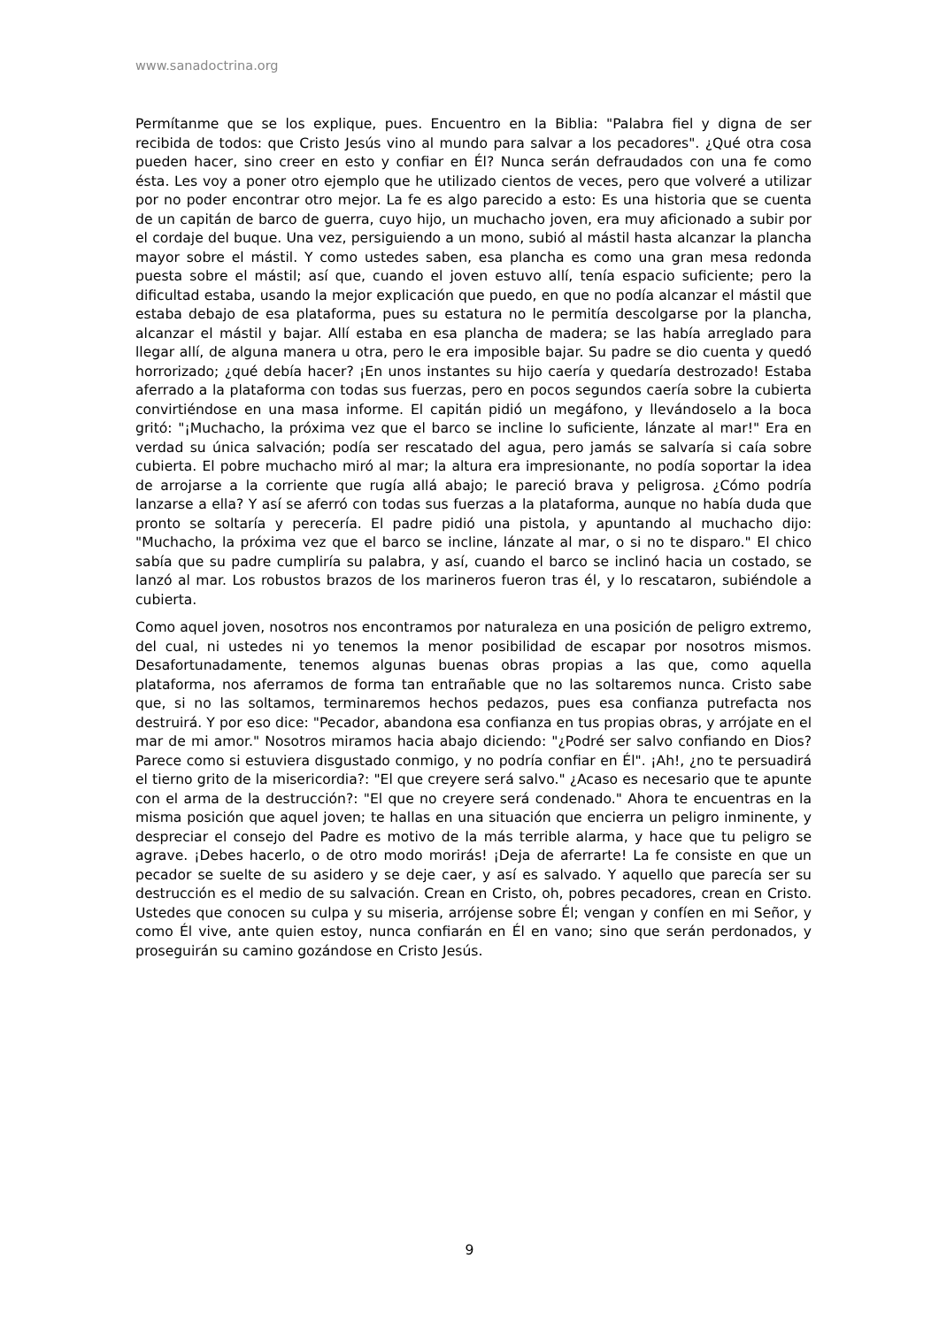www.sanadoctrina.org
Permítanme que se los explique, pues. Encuentro en la Biblia: "Palabra fiel y digna de ser recibida de todos: que Cristo Jesús vino al mundo para salvar a los pecadores". ¿Qué otra cosa pueden hacer, sino creer en esto y confiar en Él? Nunca serán defraudados con una fe como ésta. Les voy a poner otro ejemplo que he utilizado cientos de veces, pero que volveré a utilizar por no poder encontrar otro mejor. La fe es algo parecido a esto: Es una historia que se cuenta de un capitán de barco de guerra, cuyo hijo, un muchacho joven, era muy aficionado a subir por el cordaje del buque. Una vez, persiguiendo a un mono, subió al mástil hasta alcanzar la plancha mayor sobre el mástil. Y como ustedes saben, esa plancha es como una gran mesa redonda puesta sobre el mástil; así que, cuando el joven estuvo allí, tenía espacio suficiente; pero la dificultad estaba, usando la mejor explicación que puedo, en que no podía alcanzar el mástil que estaba debajo de esa plataforma, pues su estatura no le permitía descolgarse por la plancha, alcanzar el mástil y bajar. Allí estaba en esa plancha de madera; se las había arreglado para llegar allí, de alguna manera u otra, pero le era imposible bajar. Su padre se dio cuenta y quedó horrorizado; ¿qué debía hacer? ¡En unos instantes su hijo caería y quedaría destrozado! Estaba aferrado a la plataforma con todas sus fuerzas, pero en pocos segundos caería sobre la cubierta convirtiéndose en una masa informe. El capitán pidió un megáfono, y llevándoselo a la boca gritó: "¡Muchacho, la próxima vez que el barco se incline lo suficiente, lánzate al mar!" Era en verdad su única salvación; podía ser rescatado del agua, pero jamás se salvaría si caía sobre cubierta. El pobre muchacho miró al mar; la altura era impresionante, no podía soportar la idea de arrojarse a la corriente que rugía allá abajo; le pareció brava y peligrosa. ¿Cómo podría lanzarse a ella? Y así se aferró con todas sus fuerzas a la plataforma, aunque no había duda que pronto se soltaría y perecería. El padre pidió una pistola, y apuntando al muchacho dijo: "Muchacho, la próxima vez que el barco se incline, lánzate al mar, o si no te disparo." El chico sabía que su padre cumpliría su palabra, y así, cuando el barco se inclinó hacia un costado, se lanzó al mar. Los robustos brazos de los marineros fueron tras él, y lo rescataron, subiéndole a cubierta.
Como aquel joven, nosotros nos encontramos por naturaleza en una posición de peligro extremo, del cual, ni ustedes ni yo tenemos la menor posibilidad de escapar por nosotros mismos. Desafortunadamente, tenemos algunas buenas obras propias a las que, como aquella plataforma, nos aferramos de forma tan entrañable que no las soltaremos nunca. Cristo sabe que, si no las soltamos, terminaremos hechos pedazos, pues esa confianza putrefacta nos destruirá. Y por eso dice: "Pecador, abandona esa confianza en tus propias obras, y arrójate en el mar de mi amor." Nosotros miramos hacia abajo diciendo: "¿Podré ser salvo confiando en Dios? Parece como si estuviera disgustado conmigo, y no podría confiar en Él". ¡Ah!, ¿no te persuadirá el tierno grito de la misericordia?: "El que creyere será salvo." ¿Acaso es necesario que te apunte con el arma de la destrucción?: "El que no creyere será condenado." Ahora te encuentras en la misma posición que aquel joven; te hallas en una situación que encierra un peligro inminente, y despreciar el consejo del Padre es motivo de la más terrible alarma, y hace que tu peligro se agrave. ¡Debes hacerlo, o de otro modo morirás! ¡Deja de aferrarte! La fe consiste en que un pecador se suelte de su asidero y se deje caer, y así es salvado. Y aquello que parecía ser su destrucción es el medio de su salvación. Crean en Cristo, oh, pobres pecadores, crean en Cristo. Ustedes que conocen su culpa y su miseria, arrójense sobre Él; vengan y confíen en mi Señor, y como Él vive, ante quien estoy, nunca confiarán en Él en vano; sino que serán perdonados, y proseguirán su camino gozándose en Cristo Jesús.
9